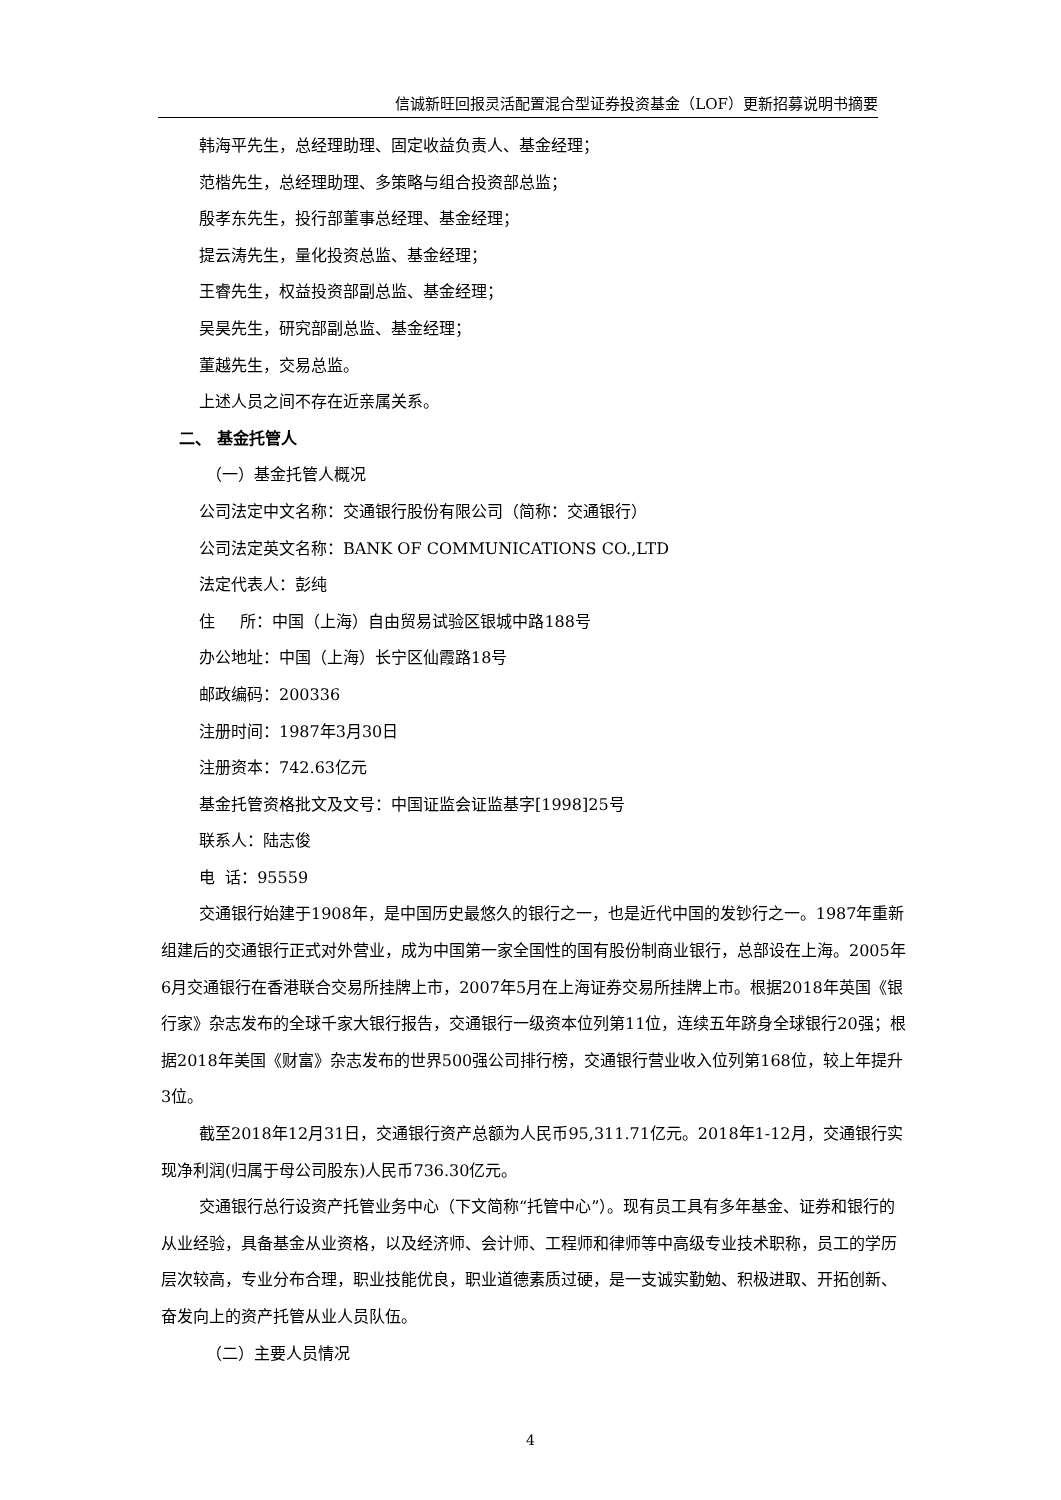信诚新旺回报灵活配置混合型证券投资基金（LOF）更新招募说明书摘要
韩海平先生，总经理助理、固定收益负责人、基金经理；
范楷先生，总经理助理、多策略与组合投资部总监；
殷孝东先生，投行部董事总经理、基金经理；
提云涛先生，量化投资总监、基金经理；
王睿先生，权益投资部副总监、基金经理；
吴昊先生，研究部副总监、基金经理；
董越先生，交易总监。
上述人员之间不存在近亲属关系。
二、 基金托管人
（一）基金托管人概况
公司法定中文名称：交通银行股份有限公司（简称：交通银行）
公司法定英文名称：BANK OF COMMUNICATIONS CO.,LTD
法定代表人：彭纯
住 所：中国（上海）自由贸易试验区银城中路188号
办公地址：中国（上海）长宁区仙霞路18号
邮政编码：200336
注册时间：1987年3月30日
注册资本：742.63亿元
基金托管资格批文及文号：中国证监会证监基字[1998]25号
联系人：陆志俊
电 话：95559
交通银行始建于1908年，是中国历史最悠久的银行之一，也是近代中国的发钞行之一。1987年重新组建后的交通银行正式对外营业，成为中国第一家全国性的国有股份制商业银行，总部设在上海。2005年6月交通银行在香港联合交易所挂牌上市，2007年5月在上海证券交易所挂牌上市。根据2018年英国《银行家》杂志发布的全球千家大银行报告，交通银行一级资本位列第11位，连续五年跻身全球银行20强；根据2018年美国《财富》杂志发布的世界500强公司排行榜，交通银行营业收入位列第168位，较上年提升3位。
截至2018年12月31日，交通银行资产总额为人民币95,311.71亿元。2018年1-12月，交通银行实现净利润(归属于母公司股东)人民币736.30亿元。
交通银行总行设资产托管业务中心（下文简称“托管中心”）。现有员工具有多年基金、证券和银行的从业经验，具备基金从业资格，以及经济师、会计师、工程师和律师等中高级专业技术职称，员工的学历层次较高，专业分布合理，职业技能优良，职业道德素质过硬，是一支诚实勤勉、积极进取、开拓创新、奋发向上的资产托管从业人员队伍。
（二）主要人员情况
4